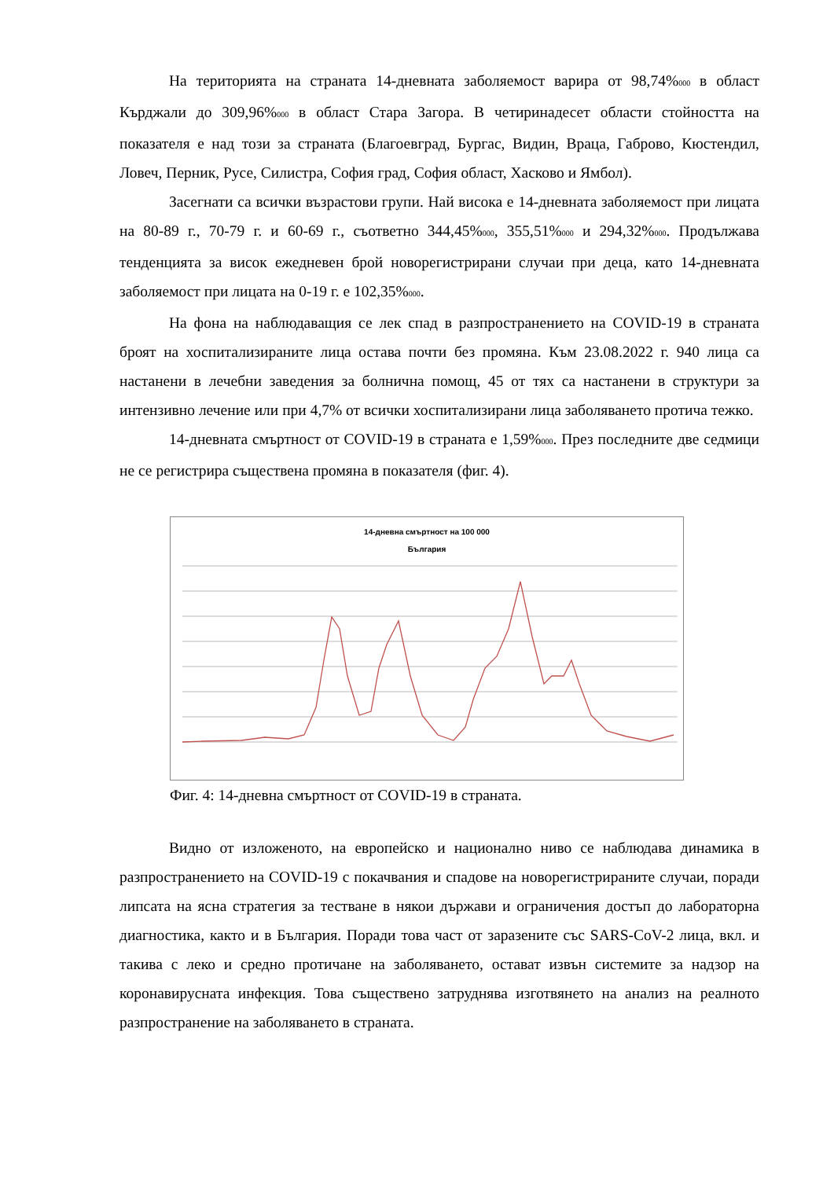На територията на страната 14-дневната заболяемост варира от 98,74%000 в област Кърджали до 309,96%000 в област Стара Загора. В четиринадесет области стойността на показателя е над този за страната (Благоевград, Бургас, Видин, Враца, Габрово, Кюстендил, Ловеч, Перник, Русе, Силистра, София град, София област, Хасково и Ямбол).
Засегнати са всички възрастови групи. Най висока е 14-дневната заболяемост при лицата на 80-89 г., 70-79 г. и 60-69 г., съответно 344,45%000, 355,51%000 и 294,32%000. Продължава тенденцията за висок ежедневен брой новорегистрирани случаи при деца, като 14-дневната заболяемост при лицата на 0-19 г. е 102,35%000.
На фона на наблюдаващия се лек спад в разпространението на COVID-19 в страната броят на хоспитализираните лица остава почти без промяна. Към 23.08.2022 г. 940 лица са настанени в лечебни заведения за болнична помощ, 45 от тях са настанени в структури за интензивно лечение или при 4,7% от всички хоспитализирани лица заболяването протича тежко.
14-дневната смъртност от COVID-19 в страната е 1,59%000. През последните две седмици не се регистрира съществена промяна в показателя (фиг. 4).
14-дневна смъртност на 100 000
България
Фиг. 4: 14-дневна смъртност от COVID-19 в страната.
Видно от изложеното, на европейско и национално ниво се наблюдава динамика в разпространението на COVID-19 с покачвания и спадове на новорегистрираните случаи, поради липсата на ясна стратегия за тестване в някои държави и ограничения достъп до лабораторна диагностика, както и в България. Поради това част от заразените със SARS-CoV-2 лица, вкл. и такива с леко и средно протичане на заболяването, остават извън системите за надзор на коронавирусната инфекция. Това съществено затруднява изготвянето на анализ на реалното разпространение на заболяването в страната.